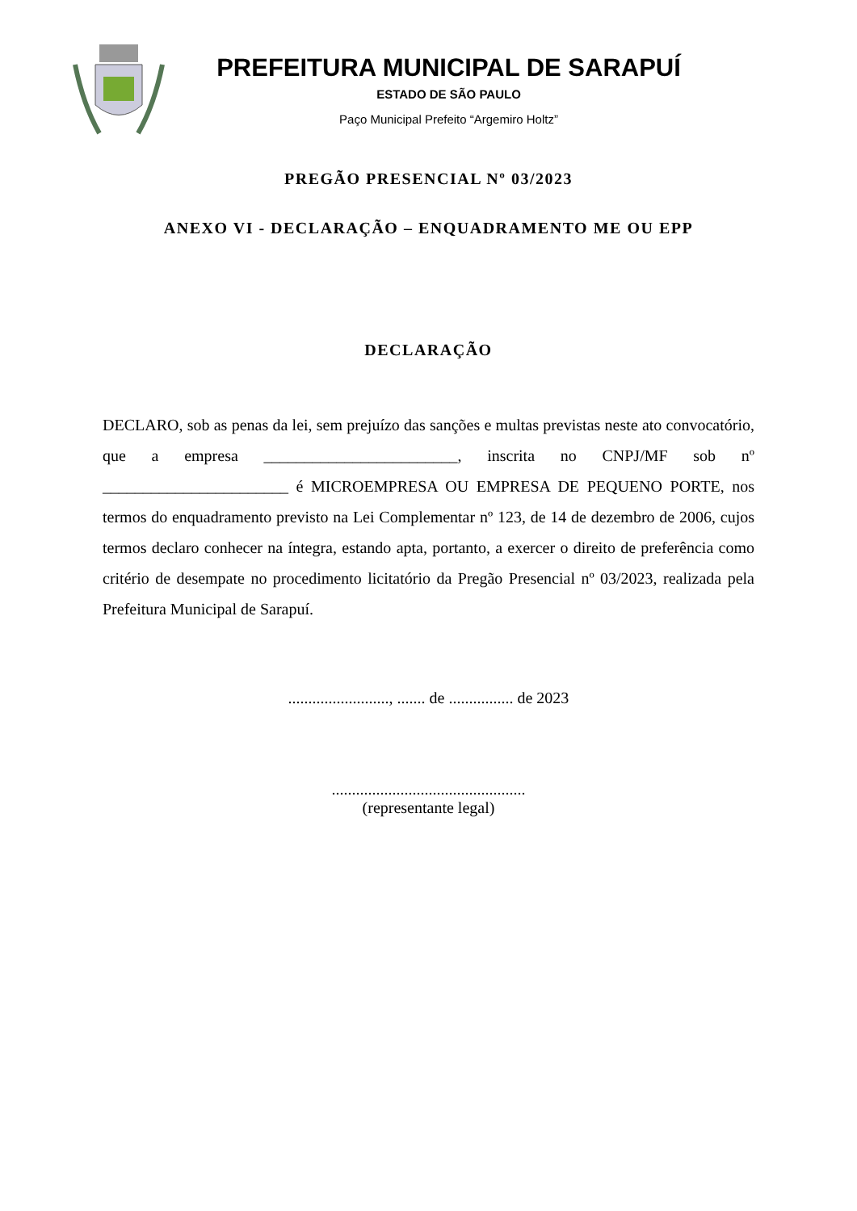PREFEITURA MUNICIPAL DE SARAPUÍ
ESTADO DE SÃO PAULO
Paço Municipal Prefeito “Argemiro Holtz”
PREGÃO PRESENCIAL Nº 03/2023
ANEXO VI - DECLARAÇÃO – ENQUADRAMENTO ME OU EPP
DECLARAÇÃO
DECLARO, sob as penas da lei, sem prejuízo das sanções e multas previstas neste ato convocatório, que a empresa ________________________, inscrita no CNPJ/MF sob nº _______________________ é MICROEMPRESA OU EMPRESA DE PEQUENO PORTE, nos termos do enquadramento previsto na Lei Complementar nº 123, de 14 de dezembro de 2006, cujos termos declaro conhecer na íntegra, estando apta, portanto, a exercer o direito de preferência como critério de desempate no procedimento licitatório da Pregão Presencial nº 03/2023, realizada pela Prefeitura Municipal de Sarapuí.
........................., ....... de ................ de 2023
................................................
(representante legal)